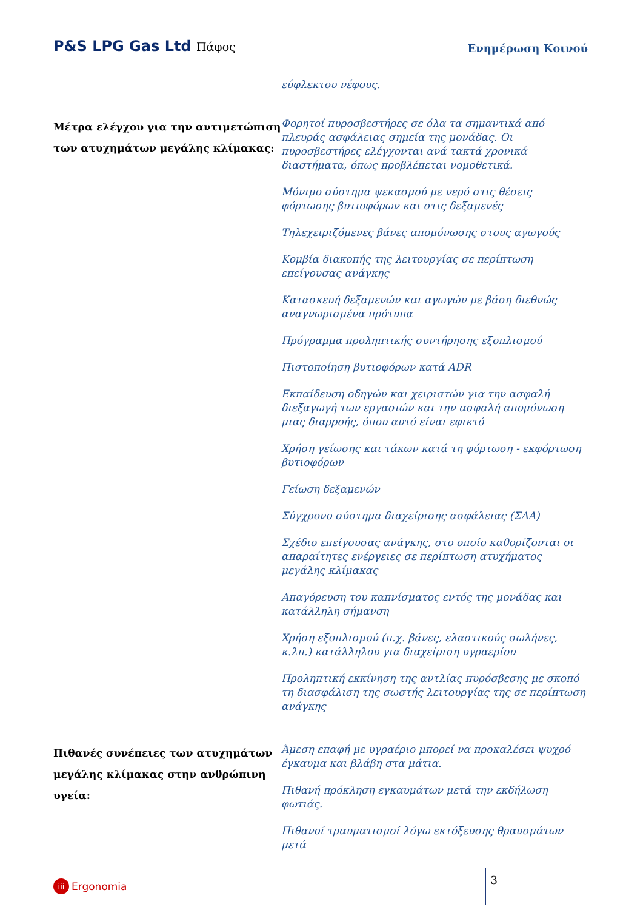P&S LPG Gas Ltd Πάφος
Ενημέρωση Κοινού
εύφλεκτου νέφους.
Μέτρα ελέγχου για την αντιμετώπιση των ατυχημάτων μεγάλης κλίμακας:
Φορητοί πυροσβεστήρες σε όλα τα σημαντικά από πλευράς ασφάλειας σημεία της μονάδας. Οι πυροσβεστήρες ελέγχονται ανά τακτά χρονικά διαστήματα, όπως προβλέπεται νομοθετικά.
Μόνιμο σύστημα ψεκασμού με νερό στις θέσεις φόρτωσης βυτιοφόρων και στις δεξαμενές
Τηλεχειριζόμενες βάνες απομόνωσης στους αγωγούς
Κομβία διακοπής της λειτουργίας σε περίπτωση επείγουσας ανάγκης
Κατασκευή δεξαμενών και αγωγών με βάση διεθνώς αναγνωρισμένα πρότυπα
Πρόγραμμα προληπτικής συντήρησης εξοπλισμού
Πιστοποίηση βυτιοφόρων κατά ADR
Εκπαίδευση οδηγών και χειριστών για την ασφαλή διεξαγωγή των εργασιών και την ασφαλή απομόνωση μιας διαρροής, όπου αυτό είναι εφικτό
Χρήση γείωσης και τάκων κατά τη φόρτωση - εκφόρτωση βυτιοφόρων
Γείωση δεξαμενών
Σύγχρονο σύστημα διαχείρισης ασφάλειας (ΣΔΑ)
Σχέδιο επείγουσας ανάγκης, στο οποίο καθορίζονται οι απαραίτητες ενέργειες σε περίπτωση ατυχήματος μεγάλης κλίμακας
Απαγόρευση του καπνίσματος εντός της μονάδας και κατάλληλη σήμανση
Χρήση εξοπλισμού (π.χ. βάνες, ελαστικούς σωλήνες, κ.λπ.) κατάλληλου για διαχείριση υγραερίου
Προληπτική εκκίνηση της αντλίας πυρόσβεσης με σκοπό τη διασφάλιση της σωστής λειτουργίας της σε περίπτωση ανάγκης
Πιθανές συνέπειες των ατυχημάτων μεγάλης κλίμακας στην ανθρώπινη υγεία:
Άμεση επαφή με υγραέριο μπορεί να προκαλέσει ψυχρό έγκαυμα και βλάβη στα μάτια.
Πιθανή πρόκληση εγκαυμάτων μετά την εκδήλωση φωτιάς.
Πιθανοί τραυματισμοί λόγω εκτόξευσης θραυσμάτων μετά
iii
Ergonomia
3